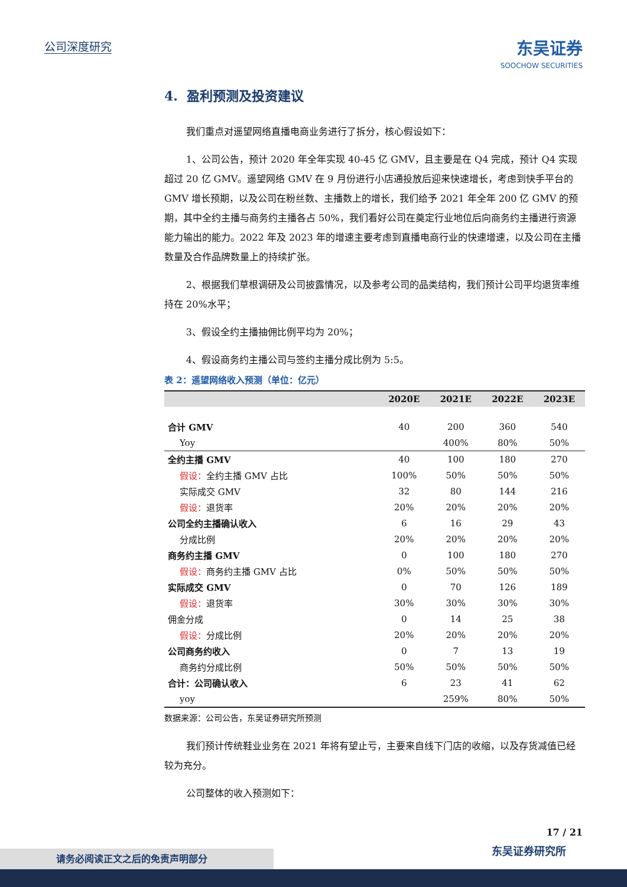公司深度研究
东吴证券
SOOCHOW SECURITIES
4. 盈利预测及投资建议
我们重点对遥望网络直播电商业务进行了拆分，核心假设如下：
1、公司公告，预计 2020 年全年实现 40-45 亿 GMV，且主要是在 Q4 完成，预计 Q4 实现超过 20 亿 GMV。遥望网络 GMV 在 9 月份进行小店通投放后迎来快速增长，考虑到快手平台的 GMV 增长预期，以及公司在粉丝数、主播数上的增长，我们给予 2021 年全年 200 亿 GMV 的预期，其中全约主播与商务约主播各占 50%，我们看好公司在奠定行业地位后向商务约主播进行资源能力输出的能力。2022 年及 2023 年的增速主要考虑到直播电商行业的快速增速，以及公司在主播数量及合作品牌数量上的持续扩张。
2、根据我们草根调研及公司披露情况，以及参考公司的品类结构，我们预计公司平均退货率维持在 20%水平；
3、假设全约主播抽佣比例平均为 20%；
4、假设商务约主播公司与签约主播分成比例为 5:5。
表 2：遥望网络收入预测（单位：亿元）
| | 2020E | 2021E | 2022E | 2023E |
| --- | --- | --- | --- | --- |
| 合计 GMV | 40 | 200 | 360 | 540 |
| Yoy | | 400% | 80% | 50% |
| 全约主播 GMV | 40 | 100 | 180 | 270 |
| 假设： 全约主播 GMV 占比 | 100% | 50% | 50% | 50% |
| 实际成交 GMV | 32 | 80 | 144 | 216 |
| 假设： 退货率 | 20% | 20% | 20% | 20% |
| 公司全约主播确认收入 | 6 | 16 | 29 | 43 |
| 分成比例 | 20% | 20% | 20% | 20% |
| 商务约主播 GMV | 0 | 100 | 180 | 270 |
| 假设： 商务约主播 GMV 占比 | 0% | 50% | 50% | 50% |
| 实际成交 GMV | 0 | 70 | 126 | 189 |
| 假设： 退货率 | 30% | 30% | 30% | 30% |
| 佣金分成 | 0 | 14 | 25 | 38 |
| 假设： 分成比例 | 20% | 20% | 20% | 20% |
| 公司商务约收入 | 0 | 7 | 13 | 19 |
| 商务约分成比例 | 50% | 50% | 50% | 50% |
| 合计：公司确认收入 | 6 | 23 | 41 | 62 |
| yoy | | 259% | 80% | 50% |
数据来源：公司公告，东吴证券研究所预测
我们预计传统鞋业业务在 2021 年将有望止亏，主要来自线下门店的收缩，以及存货减值已经较为充分。
公司整体的收入预测如下：
17 / 21
请务必阅读正文之后的免责声明部分 东吴证券研究所